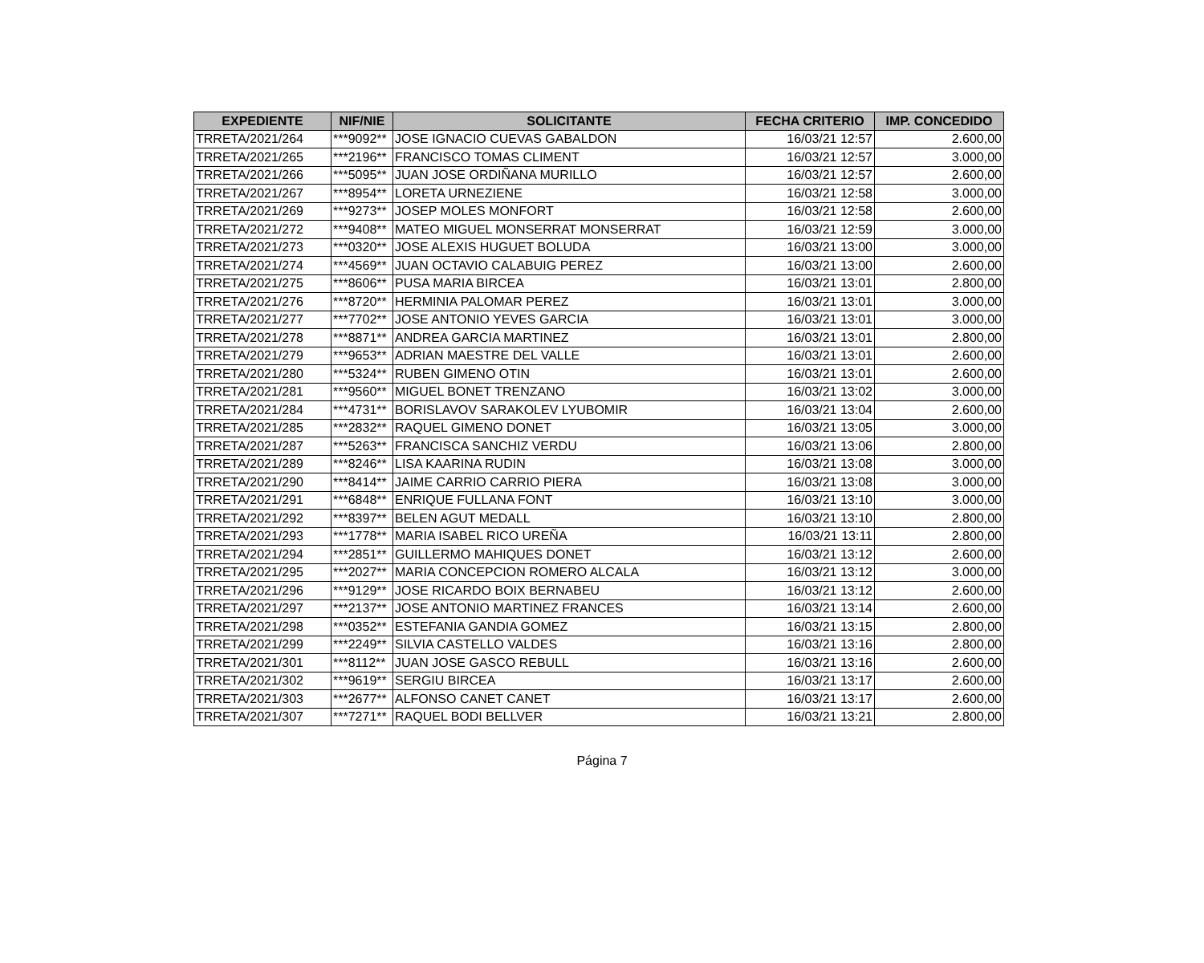| EXPEDIENTE | NIF/NIE | SOLICITANTE | FECHA CRITERIO | IMP. CONCEDIDO |
| --- | --- | --- | --- | --- |
| TRRETA/2021/264 | ***9092** | JOSE IGNACIO CUEVAS GABALDON | 16/03/21 12:57 | 2.600,00 |
| TRRETA/2021/265 | ***2196** | FRANCISCO TOMAS CLIMENT | 16/03/21 12:57 | 3.000,00 |
| TRRETA/2021/266 | ***5095** | JUAN JOSE ORDIÑANA MURILLO | 16/03/21 12:57 | 2.600,00 |
| TRRETA/2021/267 | ***8954** | LORETA URNEZIENE | 16/03/21 12:58 | 3.000,00 |
| TRRETA/2021/269 | ***9273** | JOSEP MOLES MONFORT | 16/03/21 12:58 | 2.600,00 |
| TRRETA/2021/272 | ***9408** | MATEO MIGUEL MONSERRAT MONSERRAT | 16/03/21 12:59 | 3.000,00 |
| TRRETA/2021/273 | ***0320** | JOSE ALEXIS HUGUET BOLUDA | 16/03/21 13:00 | 3.000,00 |
| TRRETA/2021/274 | ***4569** | JUAN OCTAVIO CALABUIG PEREZ | 16/03/21 13:00 | 2.600,00 |
| TRRETA/2021/275 | ***8606** | PUSA MARIA BIRCEA | 16/03/21 13:01 | 2.800,00 |
| TRRETA/2021/276 | ***8720** | HERMINIA PALOMAR PEREZ | 16/03/21 13:01 | 3.000,00 |
| TRRETA/2021/277 | ***7702** | JOSE ANTONIO YEVES GARCIA | 16/03/21 13:01 | 3.000,00 |
| TRRETA/2021/278 | ***8871** | ANDREA GARCIA MARTINEZ | 16/03/21 13:01 | 2.800,00 |
| TRRETA/2021/279 | ***9653** | ADRIAN MAESTRE DEL VALLE | 16/03/21 13:01 | 2.600,00 |
| TRRETA/2021/280 | ***5324** | RUBEN GIMENO OTIN | 16/03/21 13:01 | 2.600,00 |
| TRRETA/2021/281 | ***9560** | MIGUEL BONET TRENZANO | 16/03/21 13:02 | 3.000,00 |
| TRRETA/2021/284 | ***4731** | BORISLAVOV SARAKOLEV LYUBOMIR | 16/03/21 13:04 | 2.600,00 |
| TRRETA/2021/285 | ***2832** | RAQUEL GIMENO DONET | 16/03/21 13:05 | 3.000,00 |
| TRRETA/2021/287 | ***5263** | FRANCISCA SANCHIZ VERDU | 16/03/21 13:06 | 2.800,00 |
| TRRETA/2021/289 | ***8246** | LISA KAARINA RUDIN | 16/03/21 13:08 | 3.000,00 |
| TRRETA/2021/290 | ***8414** | JAIME CARRIO CARRIO PIERA | 16/03/21 13:08 | 3.000,00 |
| TRRETA/2021/291 | ***6848** | ENRIQUE FULLANA FONT | 16/03/21 13:10 | 3.000,00 |
| TRRETA/2021/292 | ***8397** | BELEN AGUT MEDALL | 16/03/21 13:10 | 2.800,00 |
| TRRETA/2021/293 | ***1778** | MARIA ISABEL RICO UREÑA | 16/03/21 13:11 | 2.800,00 |
| TRRETA/2021/294 | ***2851** | GUILLERMO MAHIQUES DONET | 16/03/21 13:12 | 2.600,00 |
| TRRETA/2021/295 | ***2027** | MARIA CONCEPCION ROMERO ALCALA | 16/03/21 13:12 | 3.000,00 |
| TRRETA/2021/296 | ***9129** | JOSE RICARDO BOIX BERNABEU | 16/03/21 13:12 | 2.600,00 |
| TRRETA/2021/297 | ***2137** | JOSE ANTONIO MARTINEZ FRANCES | 16/03/21 13:14 | 2.600,00 |
| TRRETA/2021/298 | ***0352** | ESTEFANIA GANDIA GOMEZ | 16/03/21 13:15 | 2.800,00 |
| TRRETA/2021/299 | ***2249** | SILVIA CASTELLO VALDES | 16/03/21 13:16 | 2.800,00 |
| TRRETA/2021/301 | ***8112** | JUAN JOSE GASCO REBULL | 16/03/21 13:16 | 2.600,00 |
| TRRETA/2021/302 | ***9619** | SERGIU BIRCEA | 16/03/21 13:17 | 2.600,00 |
| TRRETA/2021/303 | ***2677** | ALFONSO CANET CANET | 16/03/21 13:17 | 2.600,00 |
| TRRETA/2021/307 | ***7271** | RAQUEL BODI BELLVER | 16/03/21 13:21 | 2.800,00 |
Página 7